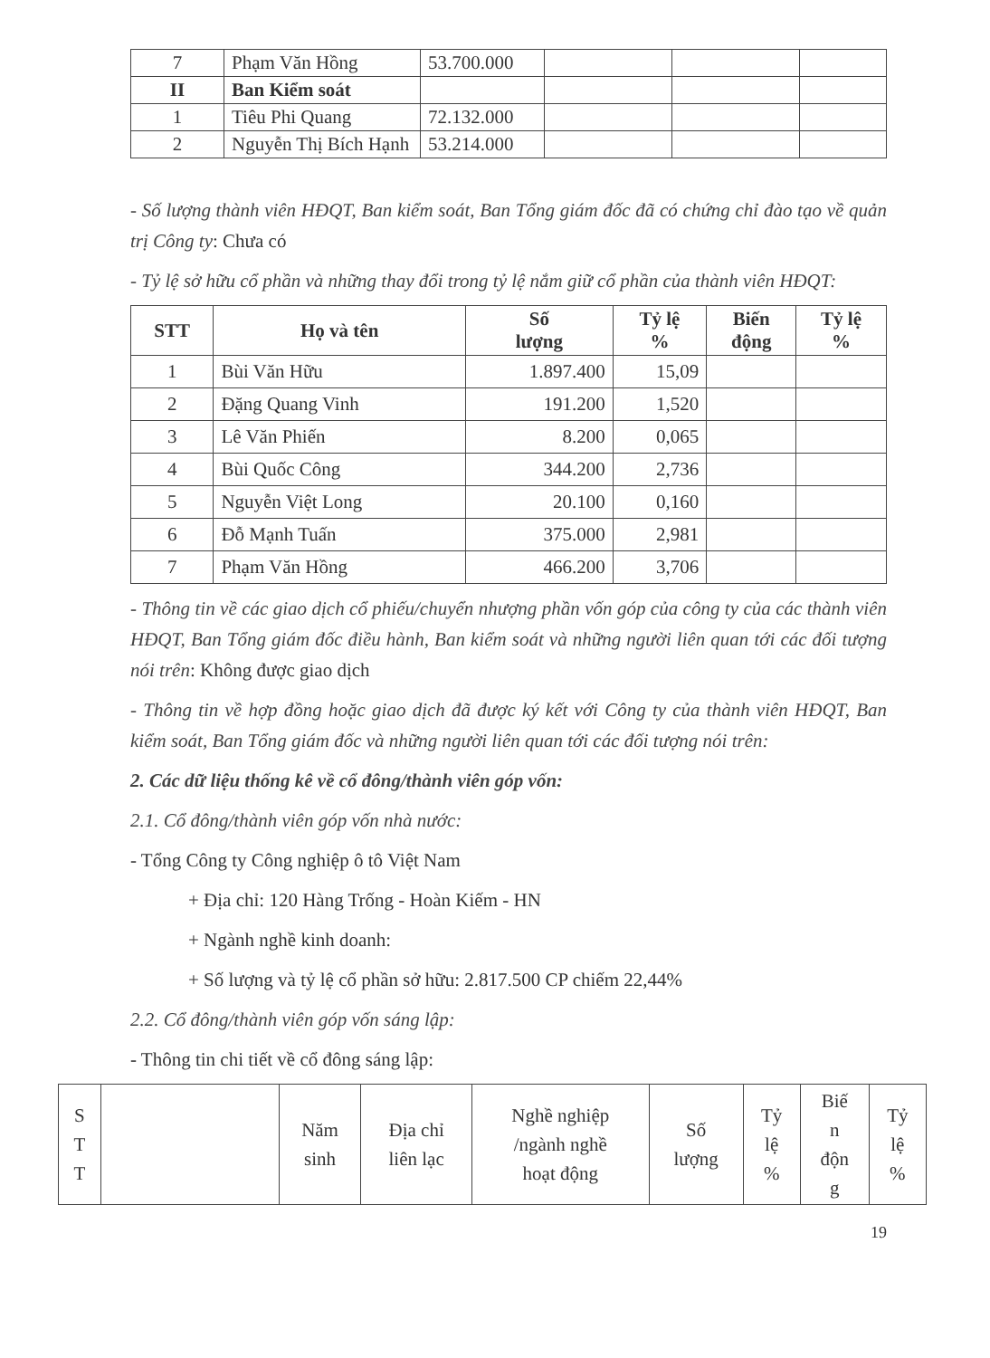| 7 | Phạm Văn Hồng | 53.700.000 | | | |
| II | Ban Kiểm soát | | | | |
| 1 | Tiêu Phi Quang | 72.132.000 | | | |
| 2 | Nguyễn Thị Bích Hạnh | 53.214.000 | | | |
- Số lượng thành viên HĐQT, Ban kiểm soát, Ban Tổng giám đốc đã có chứng chỉ đào tạo về quản trị Công ty: Chưa có
- Tỷ lệ sở hữu cổ phần và những thay đổi trong tỷ lệ nắm giữ cổ phần của thành viên HĐQT:
| STT | Họ và tên | Số lượng | Tỷ lệ % | Biến động | Tỷ lệ % |
| --- | --- | --- | --- | --- | --- |
| 1 | Bùi Văn Hữu | 1.897.400 | 15,09 | | |
| 2 | Đặng Quang Vinh | 191.200 | 1,520 | | |
| 3 | Lê Văn Phiến | 8.200 | 0,065 | | |
| 4 | Bùi Quốc Công | 344.200 | 2,736 | | |
| 5 | Nguyễn Việt Long | 20.100 | 0,160 | | |
| 6 | Đỗ Mạnh Tuấn | 375.000 | 2,981 | | |
| 7 | Phạm Văn Hồng | 466.200 | 3,706 | | |
- Thông tin về các giao dịch cổ phiếu/chuyển nhượng phần vốn góp của công ty của các thành viên HĐQT, Ban Tổng giám đốc điều hành, Ban kiểm soát và những người liên quan tới các đối tượng nói trên: Không được giao dịch
- Thông tin về hợp đồng hoặc giao dịch đã được ký kết với Công ty của thành viên HĐQT, Ban kiểm soát, Ban Tổng giám đốc và những người liên quan tới các đối tượng nói trên:
2. Các dữ liệu thống kê về cổ đông/thành viên góp vốn:
2.1. Cổ đông/thành viên góp vốn nhà nước:
- Tổng Công ty Công nghiệp ô tô Việt Nam
+ Địa chỉ: 120 Hàng Trống - Hoàn Kiếm - HN
+ Ngành nghề kinh doanh:
+ Số lượng và tỷ lệ cổ phần sở hữu: 2.817.500 CP chiếm 22,44%
2.2. Cổ đông/thành viên góp vốn sáng lập:
- Thông tin chi tiết về cổ đông sáng lập:
| S T T | | Năm sinh | Địa chỉ liên lạc | Nghề nghiệp /ngành nghề hoạt động | Số lượng | Tỷ lệ % | Biế n độn g | Tỷ lệ % |
| --- | --- | --- | --- | --- | --- | --- | --- | --- |
19